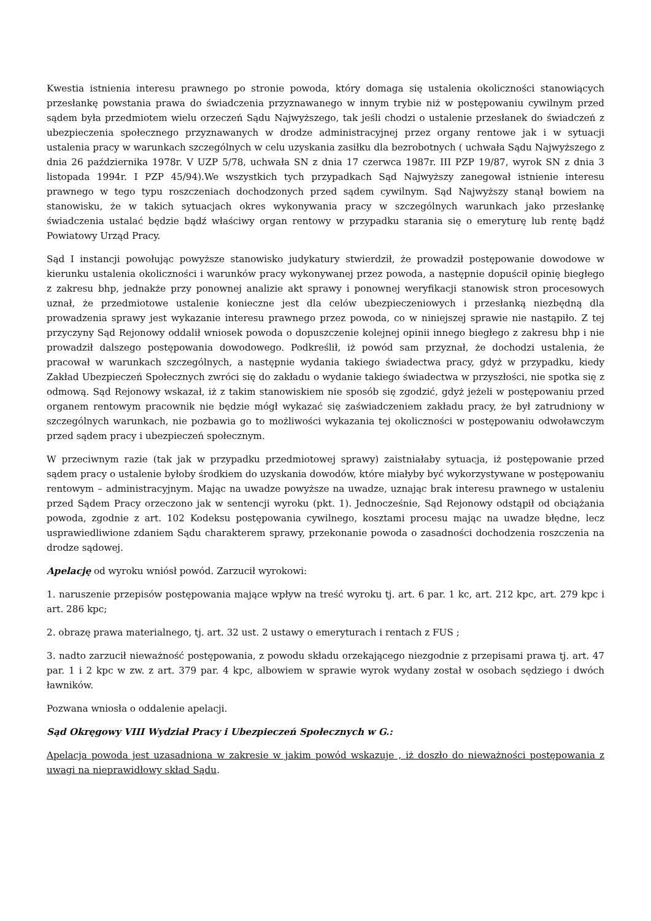Kwestia istnienia interesu prawnego po stronie powoda, który domaga się ustalenia okoliczności stanowiących przesłankę powstania prawa do świadczenia przyznawanego w innym trybie niż w postępowaniu cywilnym przed sądem była przedmiotem wielu orzeczeń Sądu Najwyższego, tak jeśli chodzi o ustalenie przesłanek do świadczeń z ubezpieczenia społecznego przyznawanych w drodze administracyjnej przez organy rentowe jak i w sytuacji ustalenia pracy w warunkach szczególnych w celu uzyskania zasiłku dla bezrobotnych ( uchwała Sądu Najwyższego z dnia 26 października 1978r. V UZP 5/78, uchwała SN z dnia 17 czerwca 1987r. III PZP 19/87, wyrok SN z dnia 3 listopada 1994r. I PZP 45/94).We wszystkich tych przypadkach Sąd Najwyższy zanegował istnienie interesu prawnego w tego typu roszczeniach dochodzonych przed sądem cywilnym. Sąd Najwyższy stanął bowiem na stanowisku, że w takich sytuacjach okres wykonywania pracy w szczególnych warunkach jako przesłankę świadczenia ustalać będzie bądź właściwy organ rentowy w przypadku starania się o emeryturę lub rentę bądź Powiatowy Urząd Pracy.
Sąd I instancji powołując powyższe stanowisko judykatury stwierdził, że prowadził postępowanie dowodowe w kierunku ustalenia okoliczności i warunków pracy wykonywanej przez powoda, a następnie dopuścił opinię biegłego z zakresu bhp, jednakże przy ponownej analizie akt sprawy i ponownej weryfikacji stanowisk stron procesowych uznał, że przedmiotowe ustalenie konieczne jest dla celów ubezpieczeniowych i przesłanką niezbędną dla prowadzenia sprawy jest wykazanie interesu prawnego przez powoda, co w niniejszej sprawie nie nastąpiło. Z tej przyczyny Sąd Rejonowy oddalił wniosek powoda o dopuszczenie kolejnej opinii innego biegłego z zakresu bhp i nie prowadził dalszego postępowania dowodowego. Podkreślił, iż powód sam przyznał, że dochodzi ustalenia, że pracował w warunkach szczególnych, a następnie wydania takiego świadectwa pracy, gdyż w przypadku, kiedy Zakład Ubezpieczeń Społecznych zwróci się do zakładu o wydanie takiego świadectwa w przyszłości, nie spotka się z odmową. Sąd Rejonowy wskazał, iż z takim stanowiskiem nie sposób się zgodzić, gdyż jeżeli w postępowaniu przed organem rentowym pracownik nie będzie mógł wykazać się zaświadczeniem zakładu pracy, że był zatrudniony w szczególnych warunkach, nie pozbawia go to możliwości wykazania tej okoliczności w postępowaniu odwoławczym przed sądem pracy i ubezpieczeń społecznym.
W przeciwnym razie (tak jak w przypadku przedmiotowej sprawy) zaistniałaby sytuacja, iż postępowanie przed sądem pracy o ustalenie byłoby środkiem do uzyskania dowodów, które miałyby być wykorzystywane w postępowaniu rentowym – administracyjnym. Mając na uwadze powyższe na uwadze, uznając brak interesu prawnego w ustaleniu przed Sądem Pracy orzeczono jak w sentencji wyroku (pkt. 1). Jednocześnie, Sąd Rejonowy odstąpił od obciążania powoda, zgodnie z art. 102 Kodeksu postępowania cywilnego, kosztami procesu mając na uwadze błędne, lecz usprawiedliwione zdaniem Sądu charakterem sprawy, przekonanie powoda o zasadności dochodzenia roszczenia na drodze sądowej.
Apelację od wyroku wniósł powód. Zarzucił wyrokowi:
1. naruszenie przepisów postępowania mające wpływ na treść wyroku tj. art. 6 par. 1 kc, art. 212 kpc, art. 279 kpc i art. 286 kpc;
2. obrazę prawa materialnego, tj. art. 32 ust. 2 ustawy o emeryturach i rentach z FUS ;
3. nadto zarzucił nieważność postępowania, z powodu składu orzekającego niezgodnie z przepisami prawa tj. art. 47 par. 1 i 2 kpc w zw. z art. 379 par. 4 kpc, albowiem w sprawie wyrok wydany został w osobach sędziego i dwóch ławników.
Pozwana wniosła o oddalenie apelacji.
Sąd Okręgowy VIII Wydział Pracy i Ubezpieczeń Społecznych w G.:
Apelacja powoda jest uzasadniona w zakresie w jakim powód wskazuje , iż doszło do nieważności postępowania z uwagi na nieprawidłowy skład Sądu.